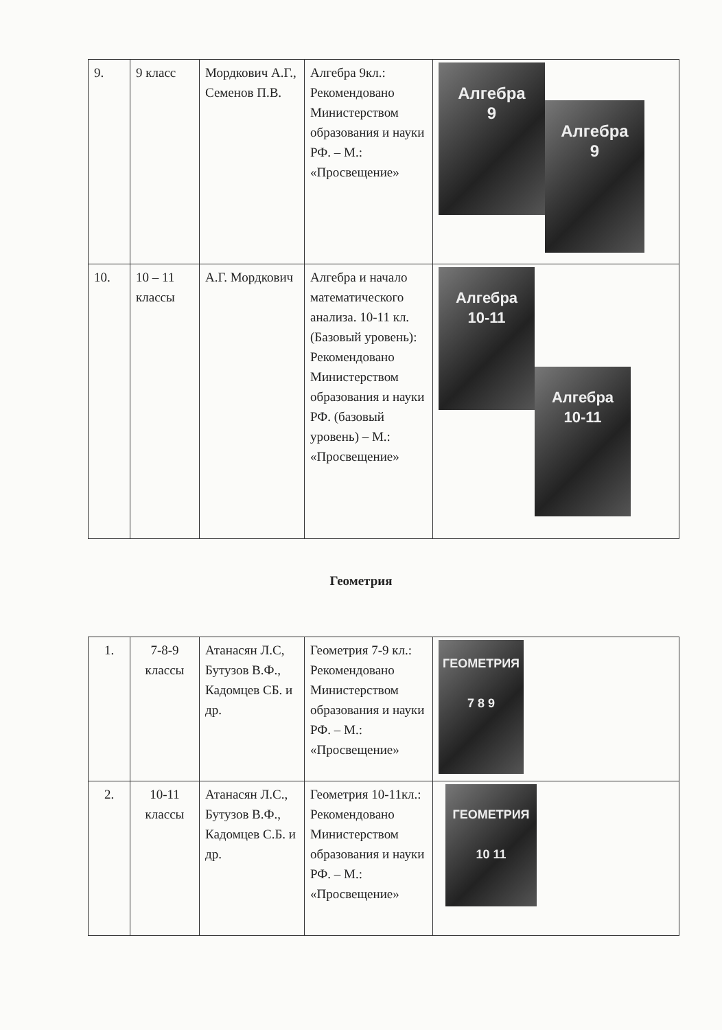| 9. | 9 класс | Мордкович А.Г., Семенов П.В. | Алгебра 9кл.: Рекомендовано Министерством образования и науки РФ. – М.: «Просвещение» | Алгебра 9 Алгебра 9 |
| 10. | 10 – 11 классы | А.Г. Мордкович | Алгебра и начало математического анализа. 10-11 кл. (Базовый уровень): Рекомендовано Министерством образования и науки РФ. (базовый уровень) – М.: «Просвещение» | Алгебра 10-11 Алгебра 10-11 |
Геометрия
| 1. | 7-8-9 классы | Атанасян Л.С, Бутузов В.Ф., Кадомцев СБ. и др. | Геометрия 7-9 кл.: Рекомендовано Министерством образования и науки РФ. – М.: «Просвещение» | ГЕОМЕТРИЯ 7 8 9 |
| 2. | 10-11 классы | Атанасян Л.С., Бутузов В.Ф., Кадомцев С.Б. и др. | Геометрия 10-11кл.: Рекомендовано Министерством образования и науки РФ. – М.: «Просвещение» | ГЕОМЕТРИЯ 10 11 |